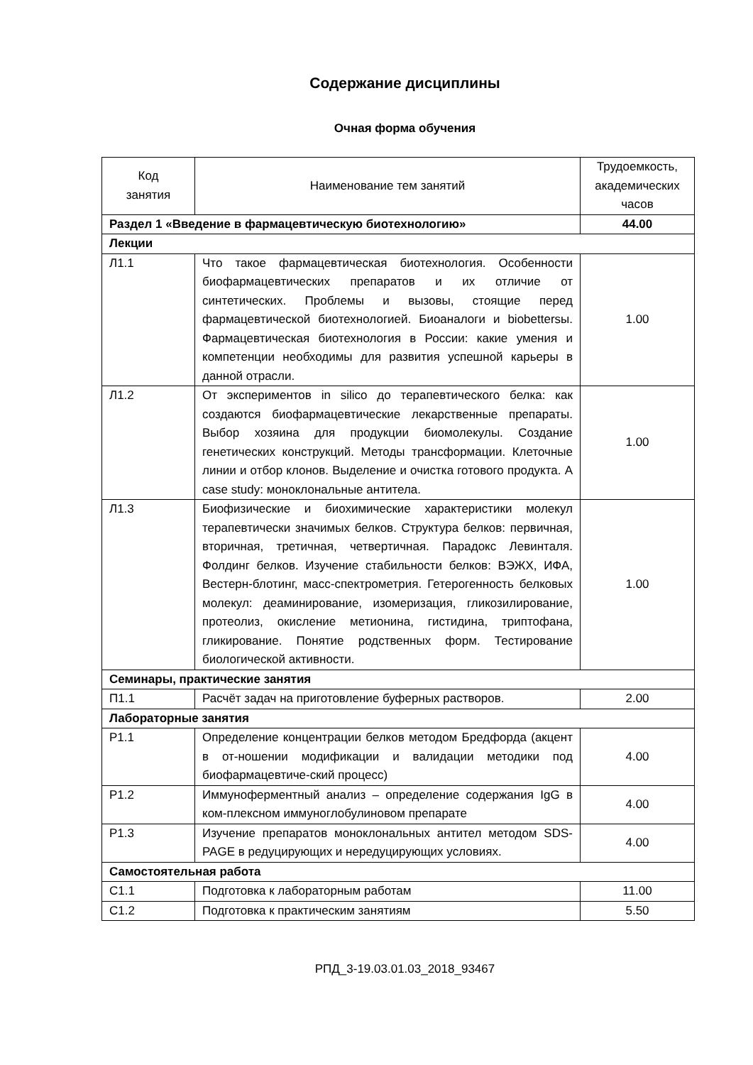Содержание дисциплины
Очная форма обучения
| Код занятия | Наименование тем занятий | Трудоемкость, академических часов |
| --- | --- | --- |
| Раздел 1 «Введение в фармацевтическую биотехнологию» | | 44.00 |
| Лекции | | |
| Л1.1 | Что такое фармацевтическая биотехнология. Особенности биофармацевтических препаратов и их отличие от синтетических. Проблемы и вызовы, стоящие перед фармацевтической биотехнологией. Биоаналоги и biobettersы. Фармацевтическая биотехнология в России: какие умения и компетенции необходимы для развития успешной карьеры в данной отрасли. | 1.00 |
| Л1.2 | От экспериментов in silico до терапевтического белка: как создаются биофармацевтические лекарственные препараты. Выбор хозяина для продукции биомолекулы. Создание генетических конструкций. Методы трансформации. Клеточные линии и отбор клонов. Выделение и очистка готового продукта. A case study: моноклональные антитела. | 1.00 |
| Л1.3 | Биофизические и биохимические характеристики молекул терапевтически значимых белков. Структура белков: первичная, вторичная, третичная, четвертичная. Парадокс Левинталя. Фолдинг белков. Изучение стабильности белков: ВЭЖХ, ИФА, Вестерн-блотинг, масс-спектрометрия. Гетерогенность белковых молекул: деаминирование, изомеризация, гликозилирование, протеолиз, окисление метионина, гистидина, триптофана, гликирование. Понятие родственных форм. Тестирование биологической активности. | 1.00 |
| Семинары, практические занятия | | |
| П1.1 | Расчёт задач на приготовление буферных растворов. | 2.00 |
| Лабораторные занятия | | |
| Р1.1 | Определение концентрации белков методом Бредфорда (акцент в от-ношении модификации и валидации методики под биофармацевтиче-ский процесс) | 4.00 |
| Р1.2 | Иммуноферментный анализ – определение содержания IgG в ком-плексном иммуноглобулиновом препарате | 4.00 |
| Р1.3 | Изучение препаратов моноклональных антител методом SDS-PAGE в редуцирующих и нередуцирующих условиях. | 4.00 |
| Самостоятельная работа | | |
| С1.1 | Подготовка к лабораторным работам | 11.00 |
| С1.2 | Подготовка к практическим занятиям | 5.50 |
РПД_3-19.03.01.03_2018_93467